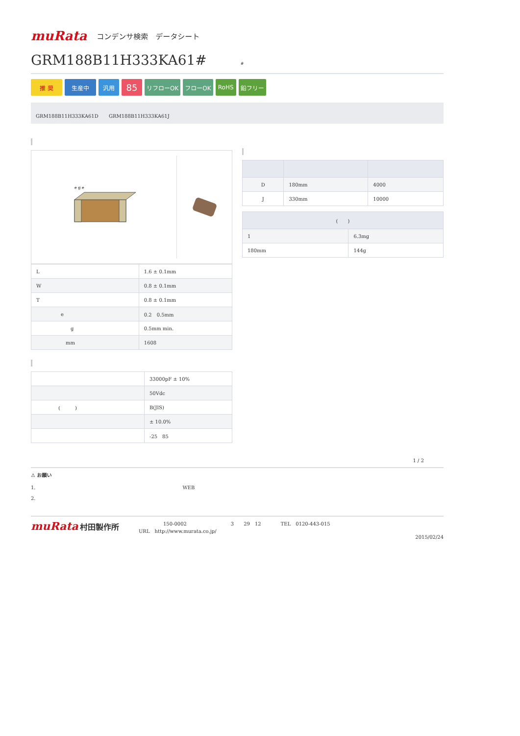muRata
コンデンサ検索　データシート
GRM188B11H333KA61# #
推 奨 生産中 汎用
85
リフローOK フローOK RoHS 鉛フリー
GRM188B11H333KA61D GRM188B11H333KA61J
e g e
| L | 1.6 ± 0.1mm |
| W | 0.8 ± 0.1mm |
| T | 0.8 ± 0.1mm |
| e | 0.2 0.5mm |
| g | 0.5mm min. |
| mm | 1608 |
| | 33000pF ± 10% |
| | 50Vdc |
| ( ) | B(JIS) |
| | ± 10.0% |
| | -25 85 |
| D | 180mm | 4000 |
| J | 330mm | 10000 |
| ( ) | |
| --- | --- |
| 1 | 6.3mg |
| 180mm | 144g |
1 / 2
⚠ お願い
1.　　　　　　　　　　　　　　　　　　　　　　　　　　　　　　WEB
2.
muRata 村田製作所
　　　　　150-0002　　　　　　　　　3　　29　12　　　　TEL　0120-443-015
URL　http://www.murata.co.jp/
2015/02/24